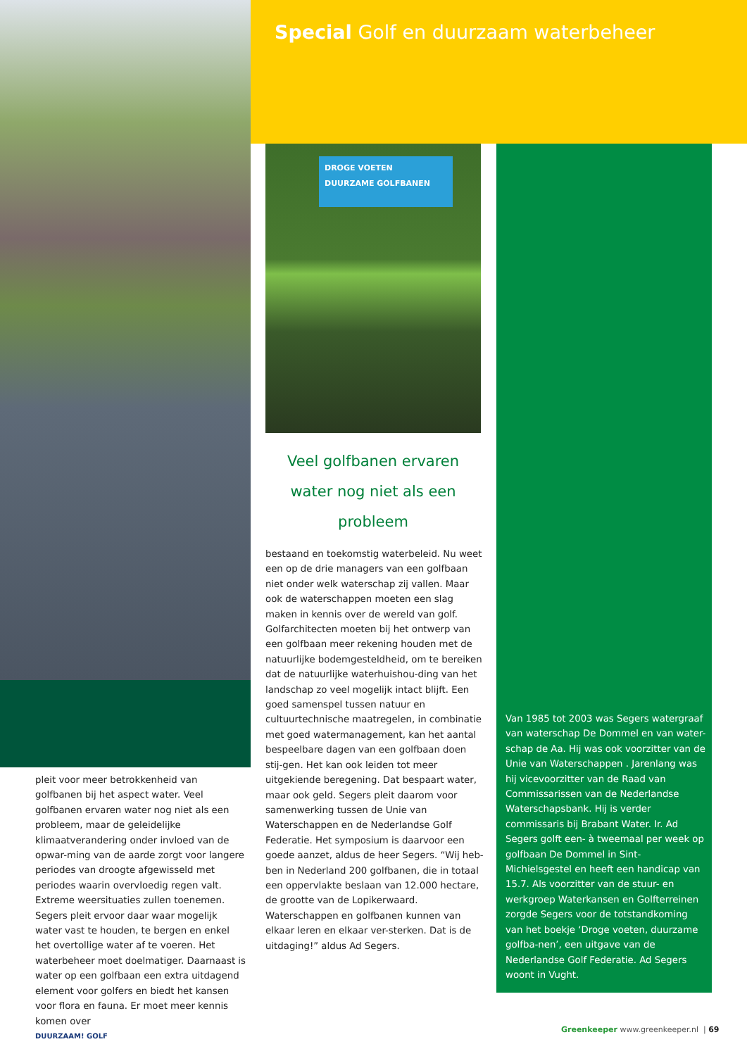Special Golf en duurzaam waterbeheer
DROGE VOETEN
DUURZAME GOLFBANEN
Veel golfbanen ervaren water nog niet als een probleem
bestaand en toekomstig waterbeleid. Nu weet een op de drie managers van een golfbaan niet onder welk waterschap zij vallen. Maar ook de waterschappen moeten een slag maken in kennis over de wereld van golf. Golfarchitecten moeten bij het ontwerp van een golfbaan meer rekening houden met de natuurlijke bodemgesteldheid, om te bereiken dat de natuurlijke waterhuishou-ding van het landschap zo veel mogelijk intact blijft. Een goed samenspel tussen natuur en cultuurtechnische maatregelen, in combinatie met goed watermanagement, kan het aantal bespeelbare dagen van een golfbaan doen stij-gen. Het kan ook leiden tot meer uitgekiende beregening. Dat bespaart water, maar ook geld. Segers pleit daarom voor samenwerking tussen de Unie van Waterschappen en de Nederlandse Golf Federatie. Het symposium is daarvoor een goede aanzet, aldus de heer Segers. “Wij heb-ben in Nederland 200 golfbanen, die in totaal een oppervlakte beslaan van 12.000 hectare, de grootte van de Lopikerwaard. Waterschappen en golfbanen kunnen van elkaar leren en elkaar ver-sterken. Dat is de uitdaging!” aldus Ad Segers.
pleit voor meer betrokkenheid van golfbanen bij het aspect water. Veel golfbanen ervaren water nog niet als een probleem, maar de geleidelijke klimaatverandering onder invloed van de opwar-ming van de aarde zorgt voor langere periodes van droogte afgewisseld met periodes waarin overvloedig regen valt. Extreme weersituaties zullen toenemen. Segers pleit ervoor daar waar mogelijk water vast te houden, te bergen en enkel het overtollige water af te voeren. Het waterbeheer moet doelmatiger. Daarnaast is water op een golfbaan een extra uitdagend element voor golfers en biedt het kansen voor flora en fauna. Er moet meer kennis komen over
Van 1985 tot 2003 was Segers watergraaf van waterschap De Dommel en van water-schap de Aa. Hij was ook voorzitter van de Unie van Waterschappen . Jarenlang was hij vicevoorzitter van de Raad van Commissarissen van de Nederlandse Waterschapsbank. Hij is verder commissaris bij Brabant Water. Ir. Ad Segers golft een- à tweemaal per week op golfbaan De Dommel in Sint-Michielsgestel en heeft een handicap van 15.7. Als voorzitter van de stuur- en werkgroep Waterkansen en Golfterreinen zorgde Segers voor de totstandkoming van het boekje ‘Droge voeten, duurzame golfba-nen’, een uitgave van de Nederlandse Golf Federatie. Ad Segers woont in Vught.
DUURZAAM! GOLF
Greenkeeper www.greenkeeper.nl | 69